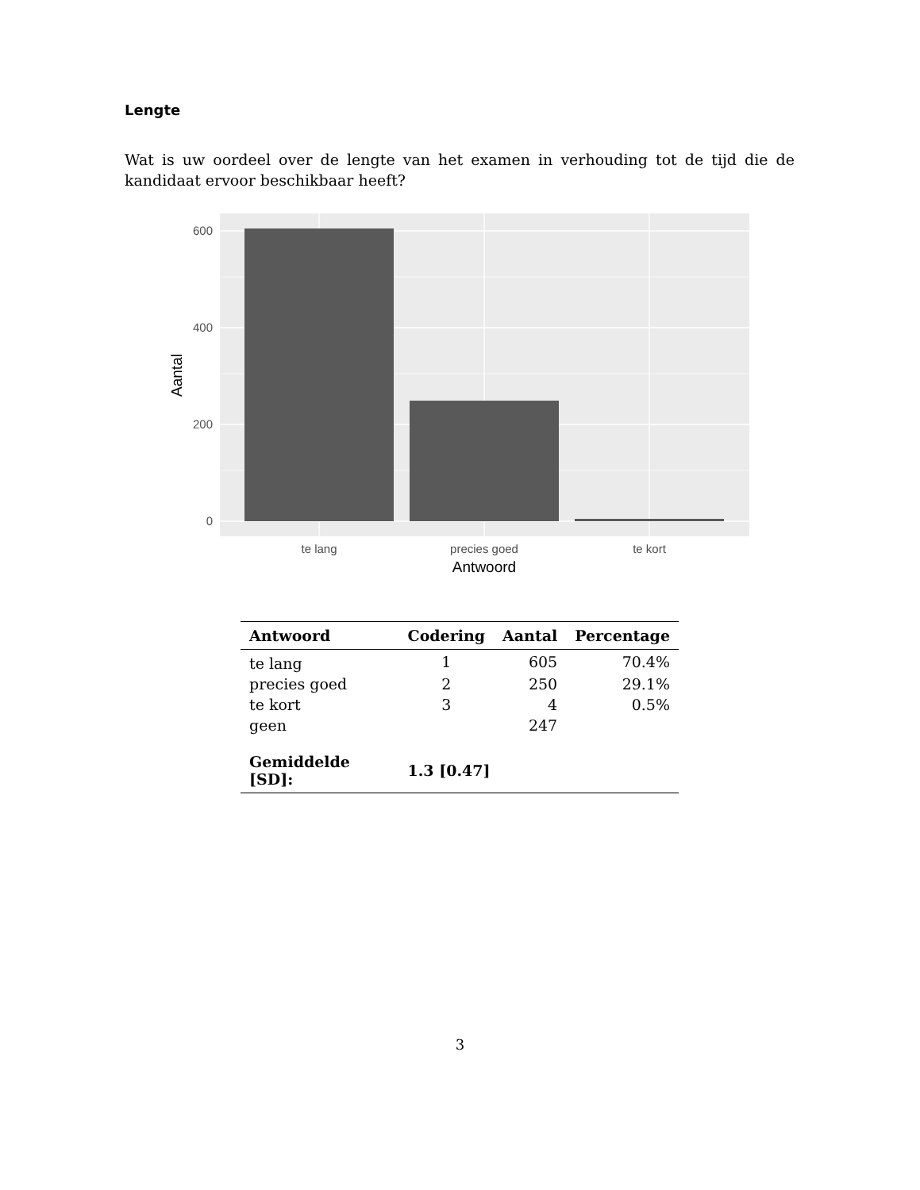Lengte
Wat is uw oordeel over de lengte van het examen in verhouding tot de tijd die de kandidaat ervoor beschikbaar heeft?
600
400
200
0
te lang
precies goed
te kort
Antwoord
Aantal
| Antwoord | Codering | Aantal | Percentage |
| --- | --- | --- | --- |
| te lang | 1 | 605 | 70.4% |
| precies goed | 2 | 250 | 29.1% |
| te kort | 3 | 4 | 0.5% |
| geen | | 247 | |
| Gemiddelde [SD]: | 1.3 [0.47] | | |
3